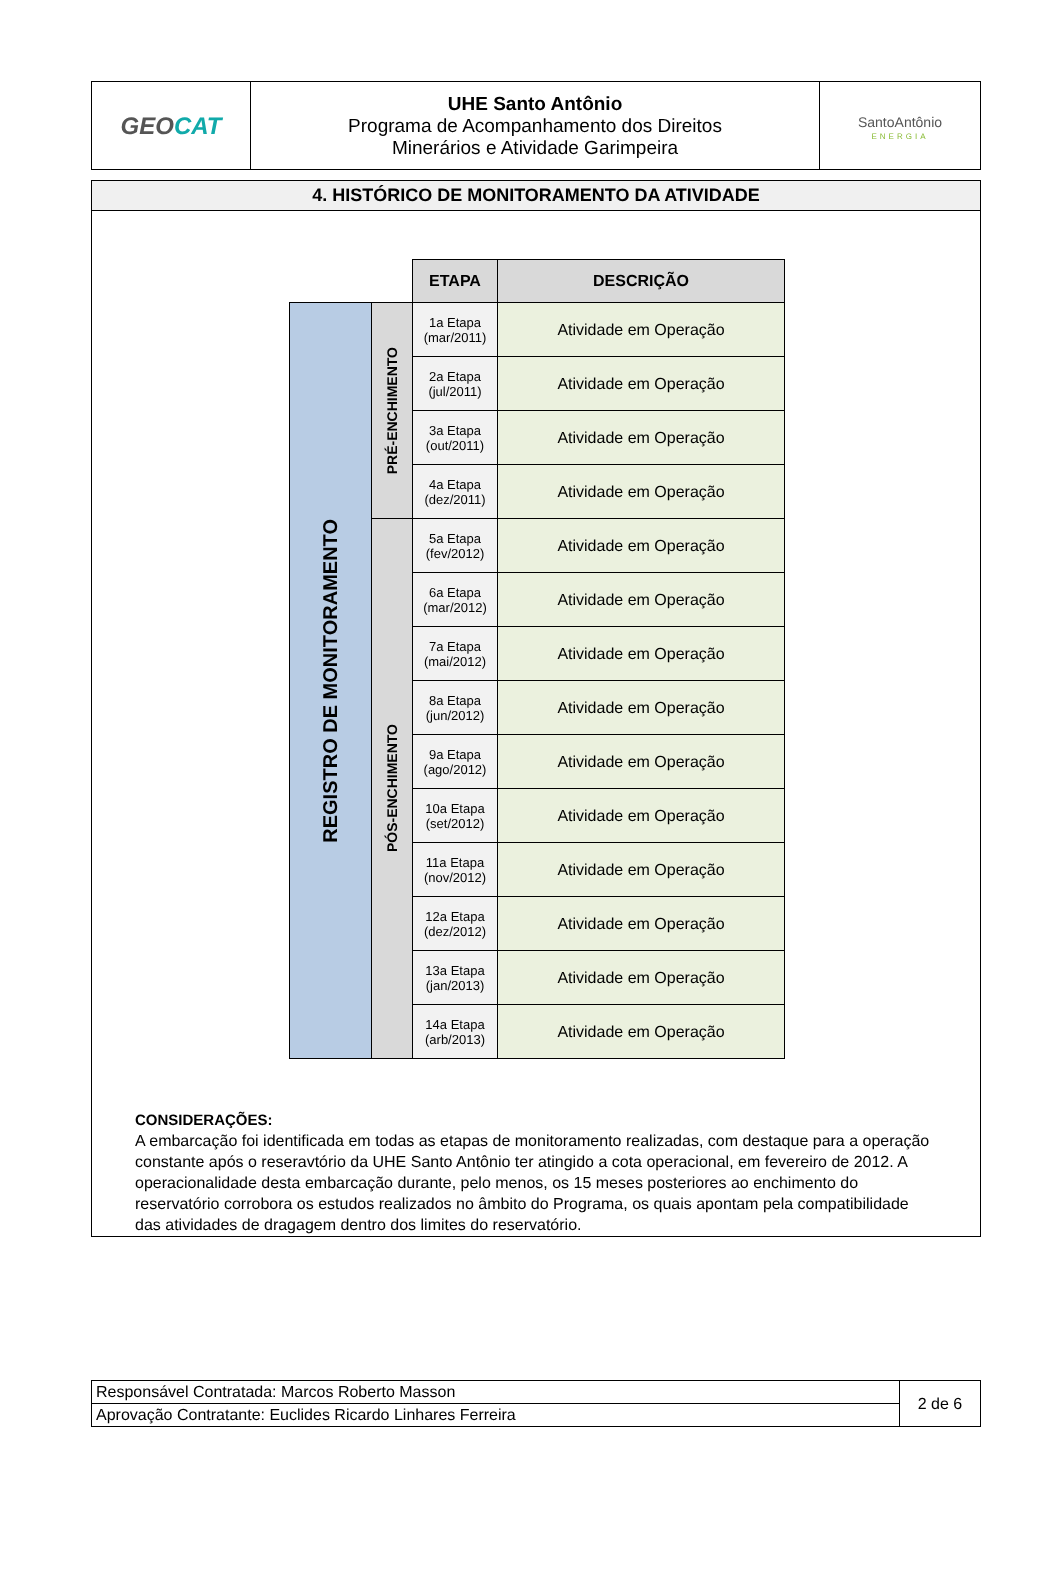| GEO CAT | UHE Santo Antônio Programa de Acompanhamento dos Direitos Minerários e Atividade Garimpeira | SantoAntônio ENERGIA |
4. HISTÓRICO DE MONITORAMENTO DA ATIVIDADE
| | | ETAPA | DESCRIÇÃO |
| REGISTRO DE MONITORAMENTO | PRÉ-ENCHIMENTO | 1a Etapa (mar/2011) | Atividade em Operação |
| | | 2a Etapa (jul/2011) | Atividade em Operação |
| | | 3a Etapa (out/2011) | Atividade em Operação |
| | | 4a Etapa (dez/2011) | Atividade em Operação |
| | PÓS-ENCHIMENTO | 5a Etapa (fev/2012) | Atividade em Operação |
| | | 6a Etapa (mar/2012) | Atividade em Operação |
| | | 7a Etapa (mai/2012) | Atividade em Operação |
| | | 8a Etapa (jun/2012) | Atividade em Operação |
| | | 9a Etapa (ago/2012) | Atividade em Operação |
| | | 10a Etapa (set/2012) | Atividade em Operação |
| | | 11a Etapa (nov/2012) | Atividade em Operação |
| | | 12a Etapa (dez/2012) | Atividade em Operação |
| | | 13a Etapa (jan/2013) | Atividade em Operação |
| | | 14a Etapa (arb/2013) | Atividade em Operação |
CONSIDERAÇÕES:
A embarcação foi identificada em todas as etapas de monitoramento realizadas, com destaque para a operação constante após o reseravtório da UHE Santo Antônio ter atingido a cota operacional, em fevereiro de 2012. A operacionalidade desta embarcação durante, pelo menos, os 15 meses posteriores ao enchimento do reservatório corrobora os estudos realizados no âmbito do Programa, os quais apontam pela compatibilidade das atividades de dragagem dentro dos limites do reservatório.
| Responsável Contratada: Marcos Roberto Masson | 2 de 6 |
| Aprovação Contratante: Euclides Ricardo Linhares Ferreira | |